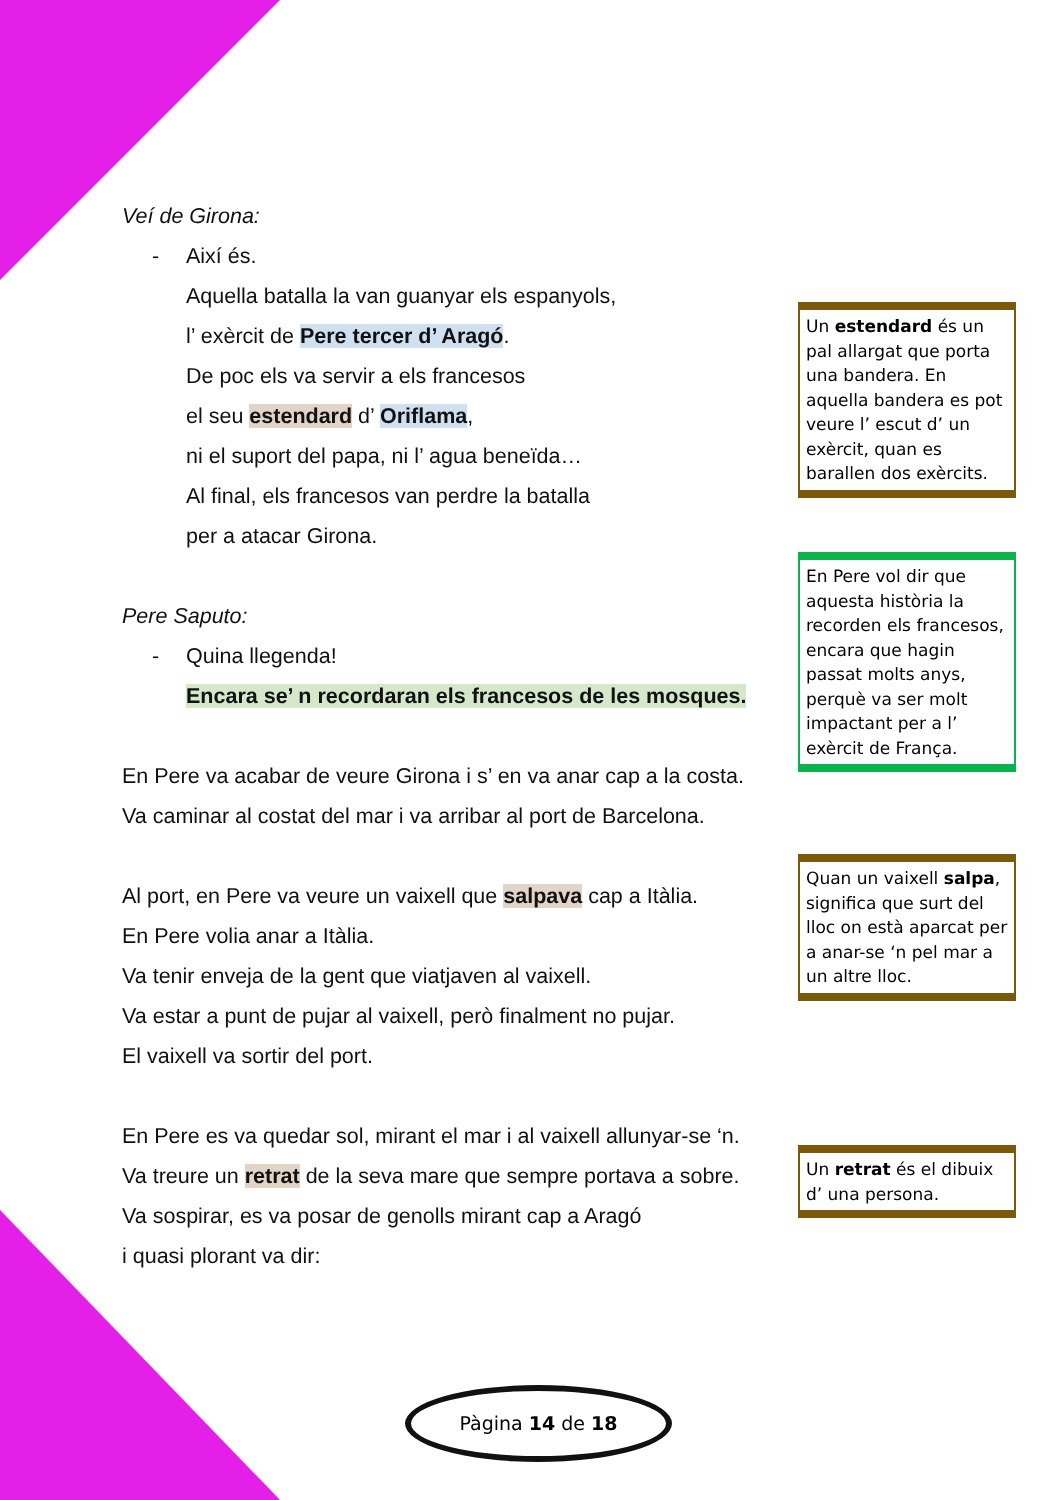Veí de Girona:
- Així és.
Aquella batalla la van guanyar els espanyols,
l’ exèrcit de Pere tercer d’ Aragó.
De poc els va servir a els francesos
el seu estendard d’ Oriflama,
ni el suport del papa, ni l’ agua beneïda…
Al final, els francesos van perdre la batalla
per a atacar Girona.
Pere Saputo:
- Quina llegenda!
Encara se’ n recordaran els francesos de les mosques.
En Pere va acabar de veure Girona i s’ en va anar cap a la costa.
Va caminar al costat del mar i va arribar al port de Barcelona.
Al port, en Pere va veure un vaixell que salpava cap a Itàlia.
En Pere volia anar a Itàlia.
Va tenir enveja de la gent que viatjaven al vaixell.
Va estar a punt de pujar al vaixell, però finalment no pujar.
El vaixell va sortir del port.
En Pere es va quedar sol, mirant el mar i al vaixell allunyar-se ‘n.
Va treure un retrat de la seva mare que sempre portava a sobre.
Va sospirar, es va posar de genolls mirant cap a Aragó
i quasi plorant va dir:
Un estendard és un pal allargat que porta una bandera. En aquella bandera es pot veure l’ escut d’ un exèrcit, quan es barallen dos exèrcits.
En Pere vol dir que aquesta història la recorden els francesos, encara que hagin passat molts anys, perquè va ser molt impactant per a l’ exèrcit de França.
Quan un vaixell salpa, significa que surt del lloc on està aparcat per a anar-se ‘n pel mar a un altre lloc.
Un retrat és el dibuix d’ una persona.
Pàgina 14 de 18